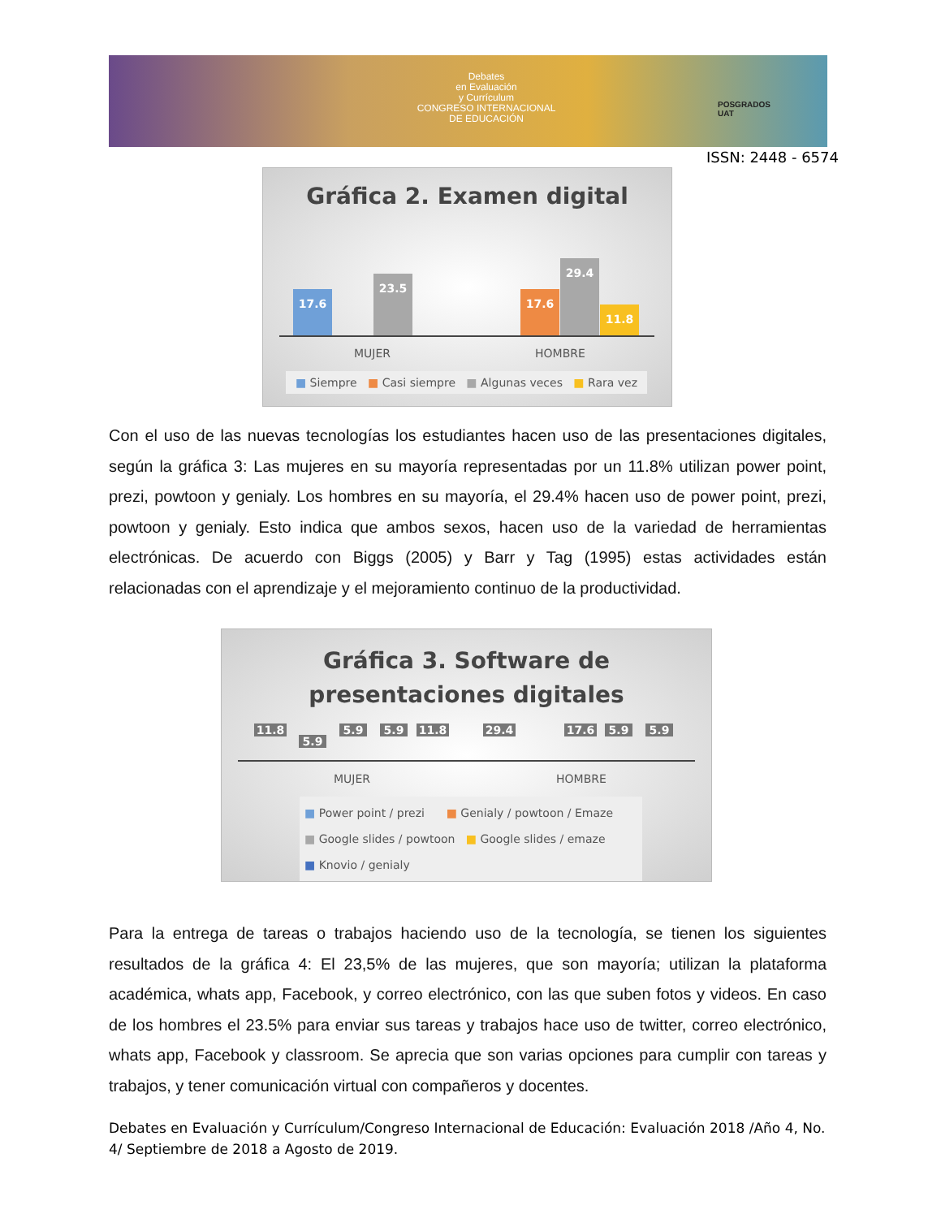Debates
en Evaluación
y Currículum
CONGRESO INTERNACIONAL
DE EDUCACIÓN
POSGRADOS
UAT
ISSN: 2448 - 6574
Gráfica 2. Examen digital
17.6
23.5
17.6
29.4
11.8
MUJER HOMBRE
■ Siempre ■ Casi siempre ■ Algunas veces ■ Rara vez
Con el uso de las nuevas tecnologías los estudiantes hacen uso de las presentaciones digitales, según la gráfica 3: Las mujeres en su mayoría representadas por un 11.8% utilizan power point, prezi, powtoon y genialy. Los hombres en su mayoría, el 29.4% hacen uso de power point, prezi, powtoon y genialy. Esto indica que ambos sexos, hacen uso de la variedad de herramientas electrónicas. De acuerdo con Biggs (2005) y Barr y Tag (1995) estas actividades están relacionadas con el aprendizaje y el mejoramiento continuo de la productividad.
Gráfica 3. Software de
presentaciones digitales
11.8
5.9
5.9 5.9 11.8 29.4 17.6 5.9 5.9
MUJER HOMBRE
■ Power point / prezi ■ Genialy / powtoon / Emaze
■ Google slides / powtoon ■ Google slides / emaze
■ Knovio / genialy
Para la entrega de tareas o trabajos haciendo uso de la tecnología, se tienen los siguientes resultados de la gráfica 4: El 23,5% de las mujeres, que son mayoría; utilizan la plataforma académica, whats app, Facebook, y correo electrónico, con las que suben fotos y videos. En caso de los hombres el 23.5% para enviar sus tareas y trabajos hace uso de twitter, correo electrónico, whats app, Facebook y classroom. Se aprecia que son varias opciones para cumplir con tareas y trabajos, y tener comunicación virtual con compañeros y docentes.
Debates en Evaluación y Currículum/Congreso Internacional de Educación: Evaluación 2018 /Año 4, No. 4/ Septiembre de 2018 a Agosto de 2019.